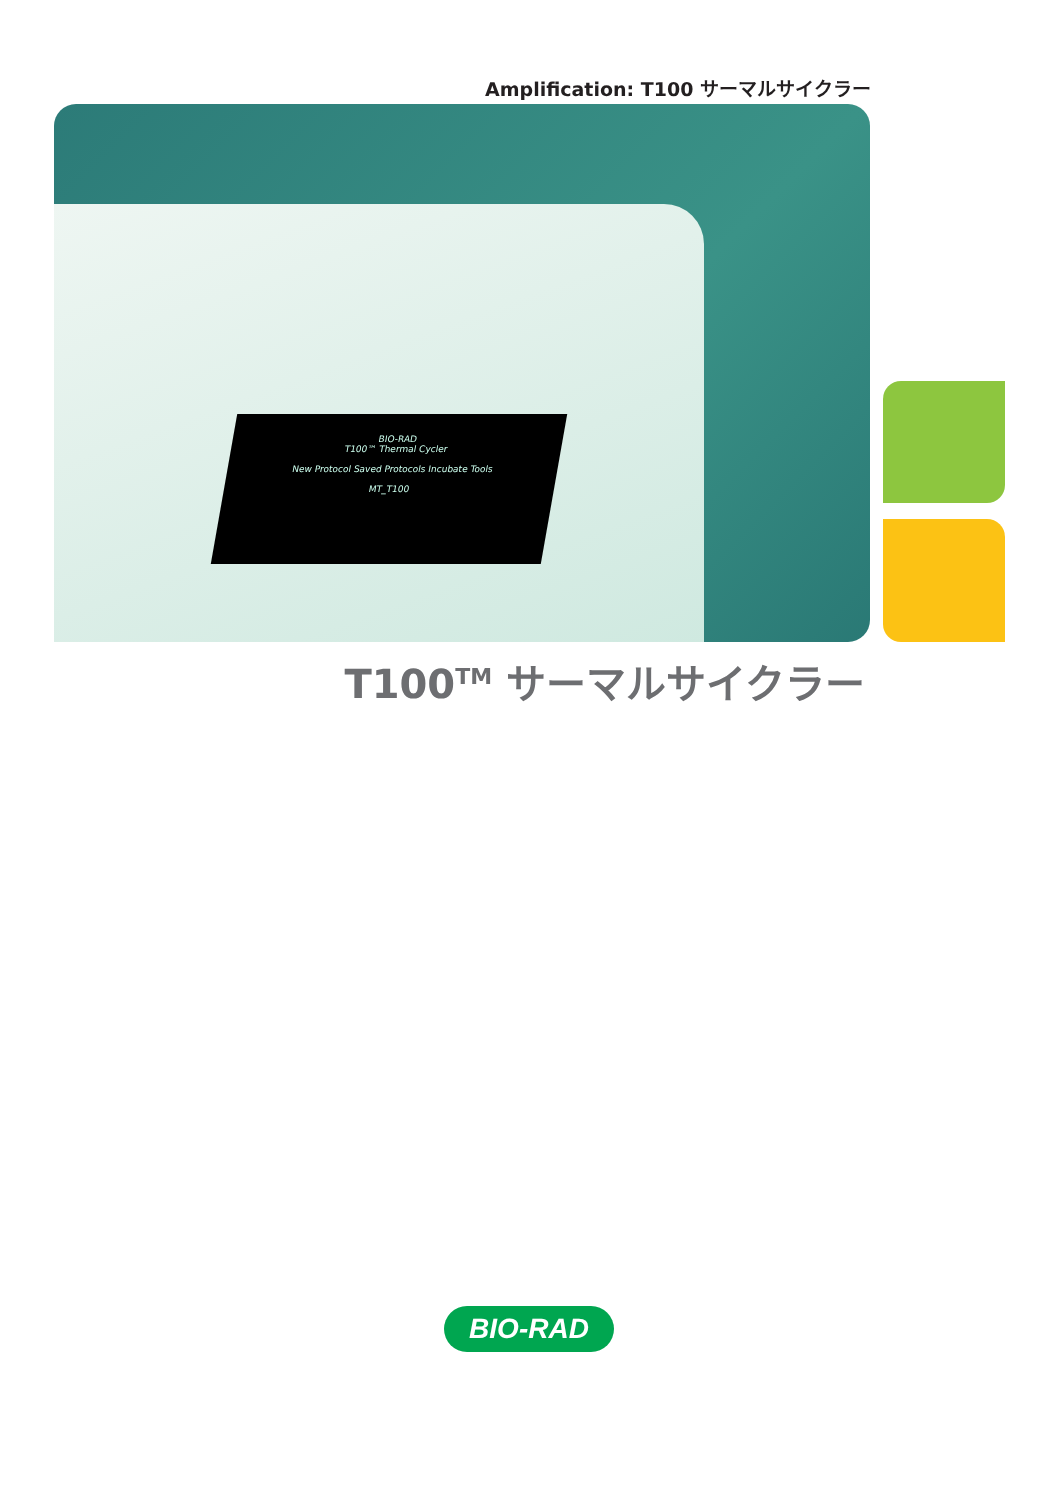Amplification: T100 サーマルサイクラー
BIO-RAD
T100™ Thermal Cycler
New Protocol Saved Protocols Incubate Tools
MT_T100
T100<sup>TM</sup> サーマルサイクラー
BIO-RAD